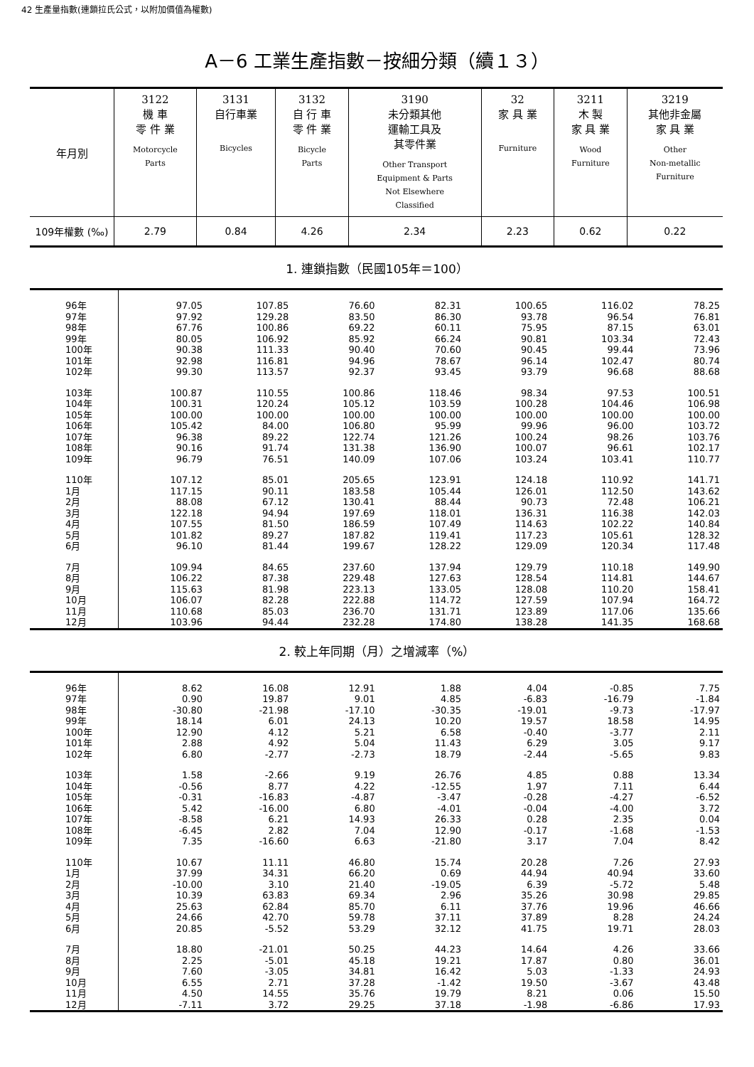42 生產量指數(連鎖拉氏公式，以附加價值為權數)
A－6 工業生產指數－按細分類（續１３）
| 年月別 | 3122 機 車 零 件 業 Motorcycle Parts | 3131 自行車業 Bicycles | 3132 自 行 車 零 件 業 Bicycle Parts | 3190 未分類其他 運輸工具及 其零件業 Other Transport Equipment & Parts Not Elsewhere Classified | 32 家 具 業 Furniture | 3211 木 製 家 具 業 Wood Furniture | 3219 其他非金屬 家 具 業 Other Non-metallic Furniture |
| --- | --- | --- | --- | --- | --- | --- | --- |
| 109年權數 (‰) | 2.79 | 0.84 | 4.26 | 2.34 | 2.23 | 0.62 | 0.22 |
1. 連鎖指數（民國105年＝100）
| 96年 97年 98年 99年 100年 101年 102年 | 97.05 97.92 67.76 80.05 90.38 92.98 99.30 | 107.85 129.28 100.86 106.92 111.33 116.81 113.57 | 76.60 83.50 69.22 85.92 90.40 94.96 92.37 | 82.31 86.30 60.11 66.24 70.60 78.67 93.45 | 100.65 93.78 75.95 90.81 90.45 96.14 93.79 | 116.02 96.54 87.15 103.34 99.44 102.47 96.68 | 78.25 76.81 63.01 72.43 73.96 80.74 88.68 |
| 103年 104年 105年 106年 107年 108年 109年 | 100.87 100.31 100.00 105.42 96.38 90.16 96.79 | 110.55 120.24 100.00 84.00 89.22 91.74 76.51 | 100.86 105.12 100.00 106.80 122.74 131.38 140.09 | 118.46 103.59 100.00 95.99 121.26 136.90 107.06 | 98.34 100.28 100.00 99.96 100.24 100.07 103.24 | 97.53 104.46 100.00 96.00 98.26 96.61 103.41 | 100.51 106.98 100.00 103.72 103.76 102.17 110.77 |
| 110年 1月 2月 3月 4月 5月 6月 | 107.12 117.15 88.08 122.18 107.55 101.82 96.10 | 85.01 90.11 67.12 94.94 81.50 89.27 81.44 | 205.65 183.58 130.41 197.69 186.59 187.82 199.67 | 123.91 105.44 88.44 118.01 107.49 119.41 128.22 | 124.18 126.01 90.73 136.31 114.63 117.23 129.09 | 110.92 112.50 72.48 116.38 102.22 105.61 120.34 | 141.71 143.62 106.21 142.03 140.84 128.32 117.48 |
| 7月 8月 9月 10月 11月 12月 | 109.94 106.22 115.63 106.07 110.68 103.96 | 84.65 87.38 81.98 82.28 85.03 94.44 | 237.60 229.48 223.13 222.88 236.70 232.28 | 137.94 127.63 133.05 114.72 131.71 174.80 | 129.79 128.54 128.08 127.59 123.89 138.28 | 110.18 114.81 110.20 107.94 117.06 141.35 | 149.90 144.67 158.41 164.72 135.66 168.68 |
2. 較上年同期（月）之增減率（%）
| 96年 97年 98年 99年 100年 101年 102年 | 8.62 0.90 -30.80 18.14 12.90 2.88 6.80 | 16.08 19.87 -21.98 6.01 4.12 4.92 -2.77 | 12.91 9.01 -17.10 24.13 5.21 5.04 -2.73 | 1.88 4.85 -30.35 10.20 6.58 11.43 18.79 | 4.04 -6.83 -19.01 19.57 -0.40 6.29 -2.44 | -0.85 -16.79 -9.73 18.58 -3.77 3.05 -5.65 | 7.75 -1.84 -17.97 14.95 2.11 9.17 9.83 |
| 103年 104年 105年 106年 107年 108年 109年 | 1.58 -0.56 -0.31 5.42 -8.58 -6.45 7.35 | -2.66 8.77 -16.83 -16.00 6.21 2.82 -16.60 | 9.19 4.22 -4.87 6.80 14.93 7.04 6.63 | 26.76 -12.55 -3.47 -4.01 26.33 12.90 -21.80 | 4.85 1.97 -0.28 -0.04 0.28 -0.17 3.17 | 0.88 7.11 -4.27 -4.00 2.35 -1.68 7.04 | 13.34 6.44 -6.52 3.72 0.04 -1.53 8.42 |
| 110年 1月 2月 3月 4月 5月 6月 | 10.67 37.99 -10.00 10.39 25.63 24.66 20.85 | 11.11 34.31 3.10 63.83 62.84 42.70 -5.52 | 46.80 66.20 21.40 69.34 85.70 59.78 53.29 | 15.74 0.69 -19.05 2.96 6.11 37.11 32.12 | 20.28 44.94 6.39 35.26 37.76 37.89 41.75 | 7.26 40.94 -5.72 30.98 19.96 8.28 19.71 | 27.93 33.60 5.48 29.85 46.66 24.24 28.03 |
| 7月 8月 9月 10月 11月 12月 | 18.80 2.25 7.60 6.55 4.50 -7.11 | -21.01 -5.01 -3.05 2.71 14.55 3.72 | 50.25 45.18 34.81 37.28 35.76 29.25 | 44.23 19.21 16.42 -1.42 19.79 37.18 | 14.64 17.87 5.03 19.50 8.21 -1.98 | 4.26 0.80 -1.33 -3.67 0.06 -6.86 | 33.66 36.01 24.93 43.48 15.50 17.93 |